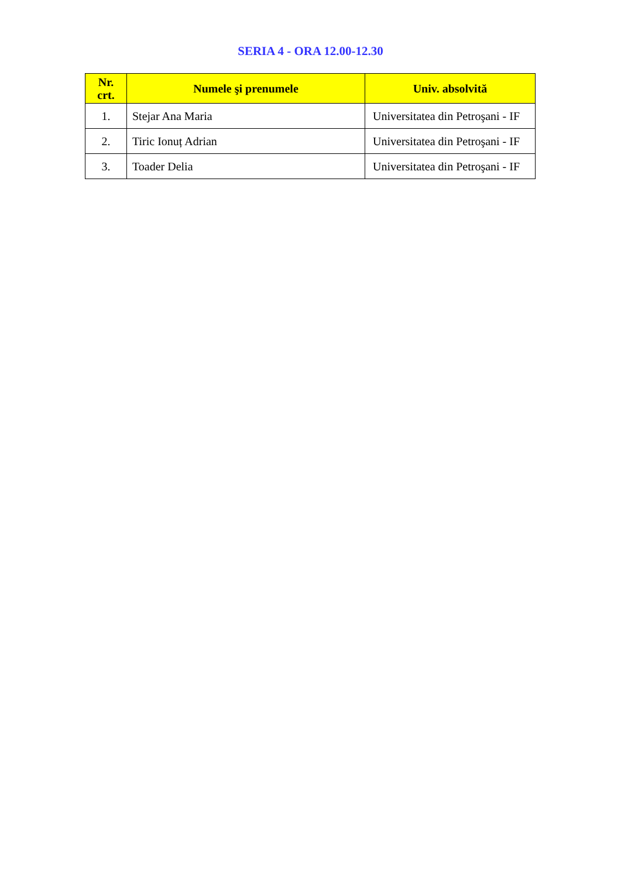SERIA 4 - ORA 12.00-12.30
| Nr. crt. | Numele şi prenumele | Univ. absolvită |
| --- | --- | --- |
| 1. | Stejar Ana Maria | Universitatea din Petroşani - IF |
| 2. | Tiric Ionuț Adrian | Universitatea din Petroşani - IF |
| 3. | Toader Delia | Universitatea din Petroşani - IF |